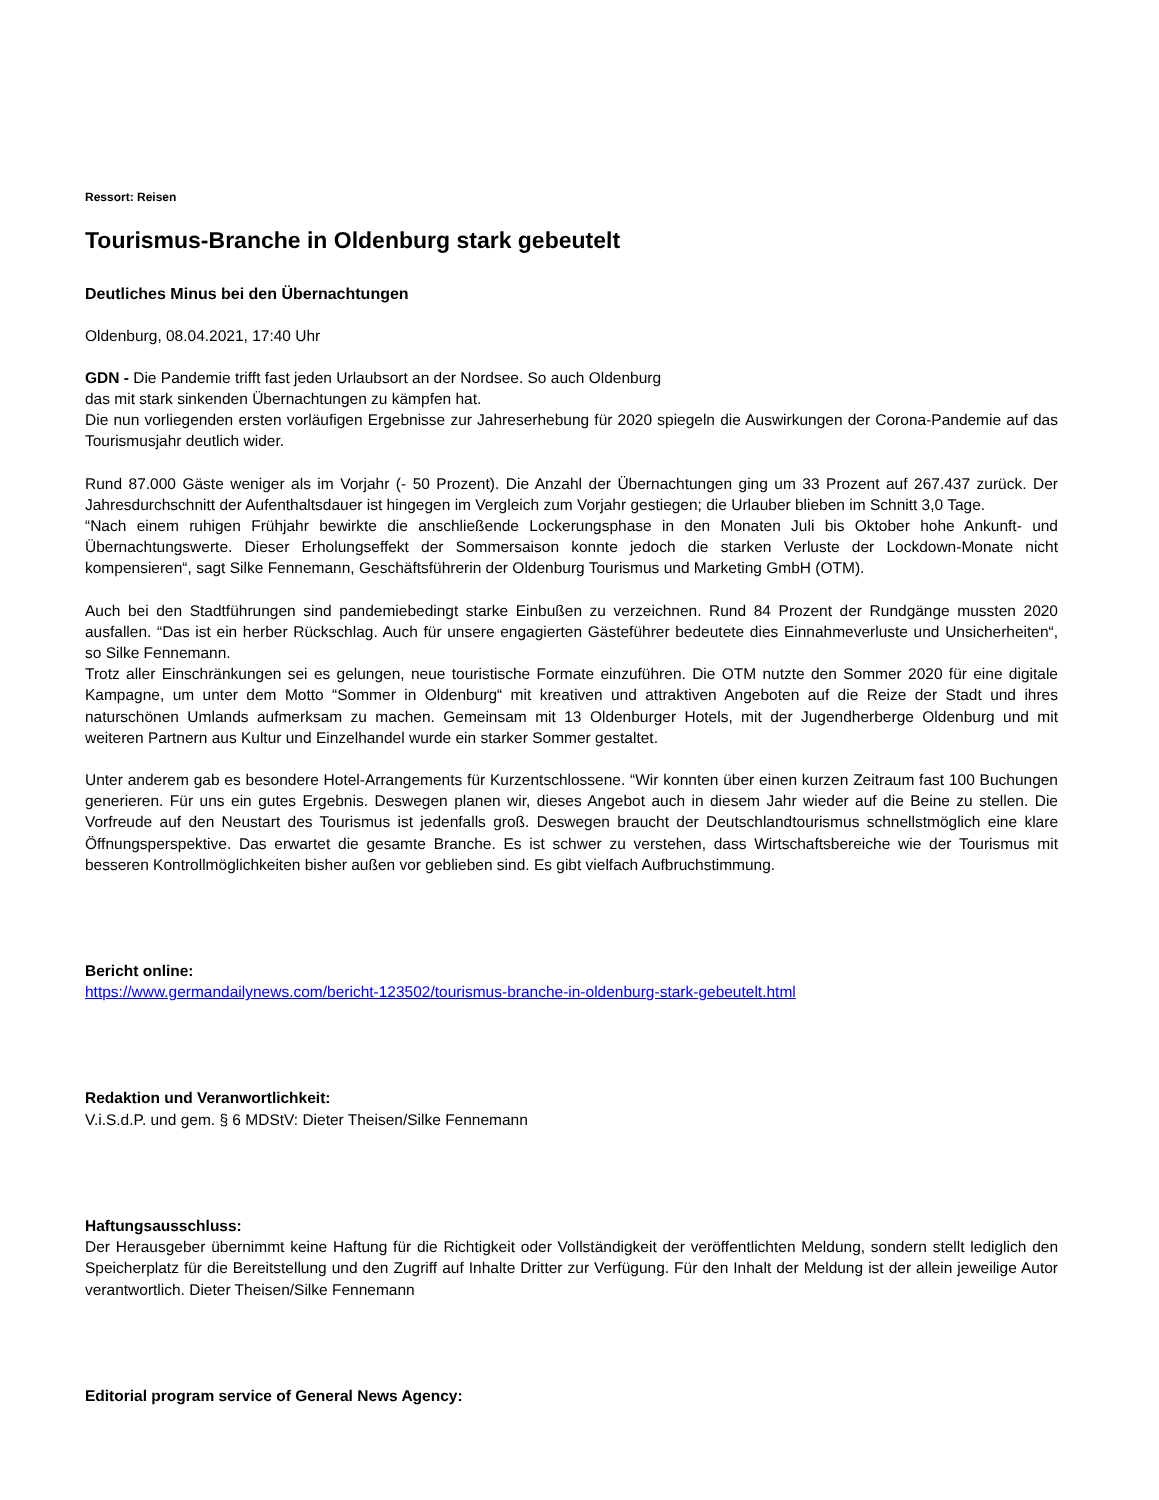Ressort: Reisen
Tourismus-Branche in Oldenburg stark gebeutelt
Deutliches Minus bei den Übernachtungen
Oldenburg, 08.04.2021, 17:40 Uhr
GDN - Die Pandemie trifft fast jeden Urlaubsort an der Nordsee. So auch Oldenburg
das mit stark sinkenden Übernachtungen zu kämpfen hat.
Die nun vorliegenden ersten vorläufigen Ergebnisse zur Jahreserhebung für 2020 spiegeln die Auswirkungen der Corona-Pandemie auf das Tourismusjahr deutlich wider.
Rund 87.000 Gäste weniger als im Vorjahr (- 50 Prozent). Die Anzahl der Übernachtungen ging um 33 Prozent auf 267.437 zurück. Der Jahresdurchschnitt der Aufenthaltsdauer ist hingegen im Vergleich zum Vorjahr gestiegen; die Urlauber blieben im Schnitt 3,0 Tage.
“Nach einem ruhigen Frühjahr bewirkte die anschließende Lockerungsphase in den Monaten Juli bis Oktober hohe Ankunft- und Übernachtungswerte. Dieser Erholungseffekt der Sommersaison konnte jedoch die starken Verluste der Lockdown-Monate nicht kompensieren“, sagt Silke Fennemann, Geschäftsführerin der Oldenburg Tourismus und Marketing GmbH (OTM).
Auch bei den Stadtführungen sind pandemiebedingt starke Einbußen zu verzeichnen. Rund 84 Prozent der Rundgänge mussten 2020 ausfallen. “Das ist ein herber Rückschlag. Auch für unsere engagierten Gästeführer bedeutete dies Einnahmeverluste und Unsicherheiten“, so Silke Fennemann.
Trotz aller Einschränkungen sei es gelungen, neue touristische Formate einzuführen. Die OTM nutzte den Sommer 2020 für eine digitale Kampagne, um unter dem Motto “Sommer in Oldenburg“ mit kreativen und attraktiven Angeboten auf die Reize der Stadt und ihres naturschönen Umlands aufmerksam zu machen. Gemeinsam mit 13 Oldenburger Hotels, mit der Jugendherberge Oldenburg und mit weiteren Partnern aus Kultur und Einzelhandel wurde ein starker Sommer gestaltet.
Unter anderem gab es besondere Hotel-Arrangements für Kurzentschlossene. “Wir konnten über einen kurzen Zeitraum fast 100 Buchungen generieren. Für uns ein gutes Ergebnis. Deswegen planen wir, dieses Angebot auch in diesem Jahr wieder auf die Beine zu stellen. Die Vorfreude auf den Neustart des Tourismus ist jedenfalls groß. Deswegen braucht der Deutschlandtourismus schnellstmöglich eine klare Öffnungsperspektive. Das erwartet die gesamte Branche. Es ist schwer zu verstehen, dass Wirtschaftsbereiche wie der Tourismus mit besseren Kontrollmöglichkeiten bisher außen vor geblieben sind. Es gibt vielfach Aufbruchstimmung.
Bericht online:
https://www.germandailynews.com/bericht-123502/tourismus-branche-in-oldenburg-stark-gebeutelt.html
Redaktion und Veranwortlichkeit:
V.i.S.d.P. und gem. § 6 MDStV: Dieter Theisen/Silke Fennemann
Haftungsausschluss:
Der Herausgeber übernimmt keine Haftung für die Richtigkeit oder Vollständigkeit der veröffentlichten Meldung, sondern stellt lediglich den Speicherplatz für die Bereitstellung und den Zugriff auf Inhalte Dritter zur Verfügung. Für den Inhalt der Meldung ist der allein jeweilige Autor verantwortlich. Dieter Theisen/Silke Fennemann
Editorial program service of General News Agency: